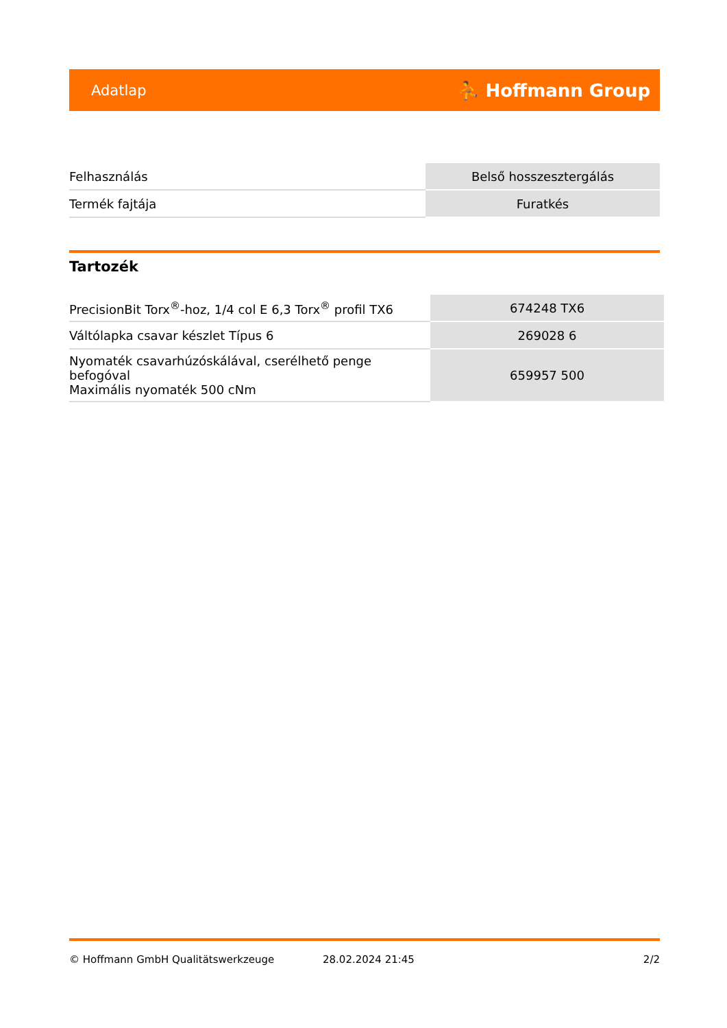Adatlap ⛹ Hoffmann Group
| Felhasználás | Belső hosszesztergálás |
| Termék fajtája | Furatkés |
Tartozék
| PrecisionBit Torx<sup>®</sup>-hoz, 1/4 col E 6,3 Torx<sup>®</sup> profil TX6 | 674248 TX6 |
| Váltólapka csavar készlet Típus 6 | 269028 6 |
| Nyomaték csavarhúzóskálával, cserélhető penge befogóval Maximális nyomaték 500 cNm | 659957 500 |
© Hoffmann GmbH Qualitätswerkzeuge 28.02.2024 21:45 2/2